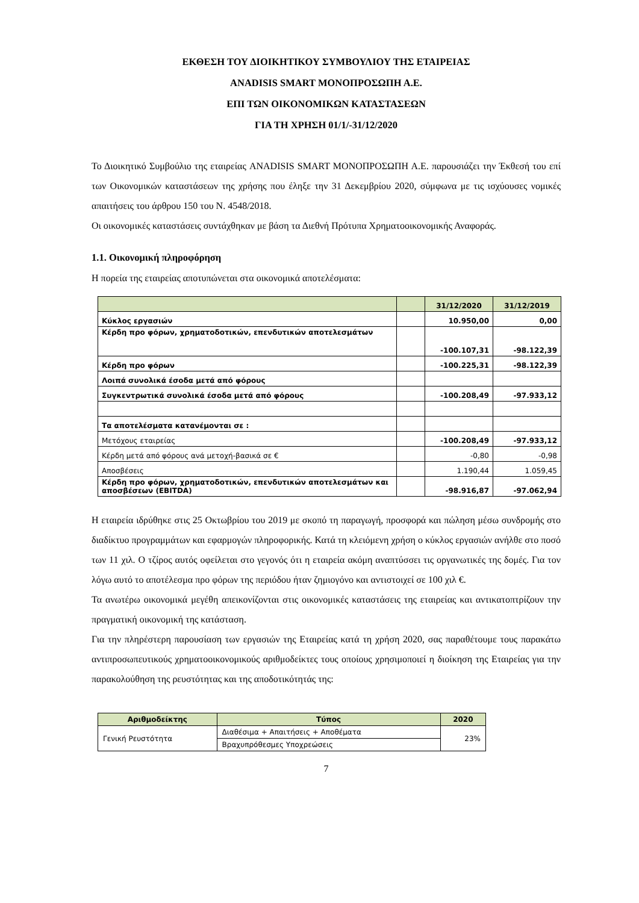ΕΚΘΕΣΗ ΤΟΥ ΔΙΟΙΚΗΤΙΚΟΥ ΣΥΜΒΟΥΛΙΟΥ ΤΗΣ ΕΤΑΙΡΕΙΑΣ
ANADISIS SMART ΜΟΝΟΠΡΟΣΩΠΗ Α.Ε.
ΕΠΙ ΤΩΝ ΟΙΚΟΝΟΜΙΚΩΝ ΚΑΤΑΣΤΑΣΕΩΝ
ΓΙΑ ΤΗ ΧΡΗΣΗ 01/1/-31/12/2020
Το Διοικητικό Συμβούλιο της εταιρείας ANADISIS SMART ΜΟΝΟΠΡΟΣΩΠΗ Α.Ε. παρουσιάζει την Έκθεσή του επί των Οικονομικών καταστάσεων της χρήσης που έληξε την 31 Δεκεμβρίου 2020, σύμφωνα με τις ισχύουσες νομικές απαιτήσεις του άρθρου 150 του Ν. 4548/2018.
Οι οικονομικές καταστάσεις συντάχθηκαν με βάση τα Διεθνή Πρότυπα Χρηματοοικονομικής Αναφοράς.
1.1. Οικονομική πληροφόρηση
Η πορεία της εταιρείας αποτυπώνεται στα οικονομικά αποτελέσματα:
| | | 31/12/2020 | 31/12/2019 |
| Κύκλος εργασιών | | 10.950,00 | 0,00 |
| Κέρδη προ φόρων, χρηματοδοτικών, επενδυτικών αποτελεσμάτων | | -100.107,31 | -98.122,39 |
| Κέρδη προ φόρων | | -100.225,31 | -98.122,39 |
| Λοιπά συνολικά έσοδα μετά από φόρους | | | |
| Συγκεντρωτικά συνολικά έσοδα μετά από φόρους | | -100.208,49 | -97.933,12 |
| Τα αποτελέσματα κατανέμονται σε : | | | |
| Μετόχους εταιρείας | | -100.208,49 | -97.933,12 |
| Κέρδη μετά από φόρους ανά μετοχή-βασικά σε € | | -0,80 | -0,98 |
| Αποσβέσεις | | 1.190,44 | 1.059,45 |
| Κέρδη προ φόρων, χρηματοδοτικών, επενδυτικών αποτελεσμάτων και αποσβέσεων (EBITDA) | | -98.916,87 | -97.062,94 |
Η εταιρεία ιδρύθηκε στις 25 Οκτωβρίου του 2019 με σκοπό τη παραγωγή, προσφορά και πώληση μέσω συνδρομής στο διαδίκτυο προγραμμάτων και εφαρμογών πληροφορικής. Κατά τη κλειόμενη χρήση ο κύκλος εργασιών ανήλθε στο ποσό των 11 χιλ. Ο τζίρος αυτός οφείλεται στο γεγονός ότι η εταιρεία ακόμη αναπτύσσει τις οργανωτικές της δομές. Για τον λόγω αυτό το αποτέλεσμα προ φόρων της περιόδου ήταν ζημιογόνο και αντιστοιχεί σε 100 χιλ €.
Τα ανωτέρω οικονομικά μεγέθη απεικονίζονται στις οικονομικές καταστάσεις της εταιρείας και αντικατοπτρίζουν την πραγματική οικονομική της κατάσταση.
Για την πληρέστερη παρουσίαση των εργασιών της Εταιρείας κατά τη χρήση 2020, σας παραθέτουμε τους παρακάτω αντιπροσωπευτικούς χρηματοοικονομικούς αριθμοδείκτες τους οποίους χρησιμοποιεί η διοίκηση της Εταιρείας για την παρακολούθηση της ρευστότητας και της αποδοτικότητάς της:
| Αριθμοδείκτης | Τύπος | 2020 |
| --- | --- | --- |
| Γενική Ρευστότητα | Διαθέσιμα + Απαιτήσεις + Αποθέματα | 23% |
| | Βραχυπρόθεσμες Υποχρεώσεις | |
7